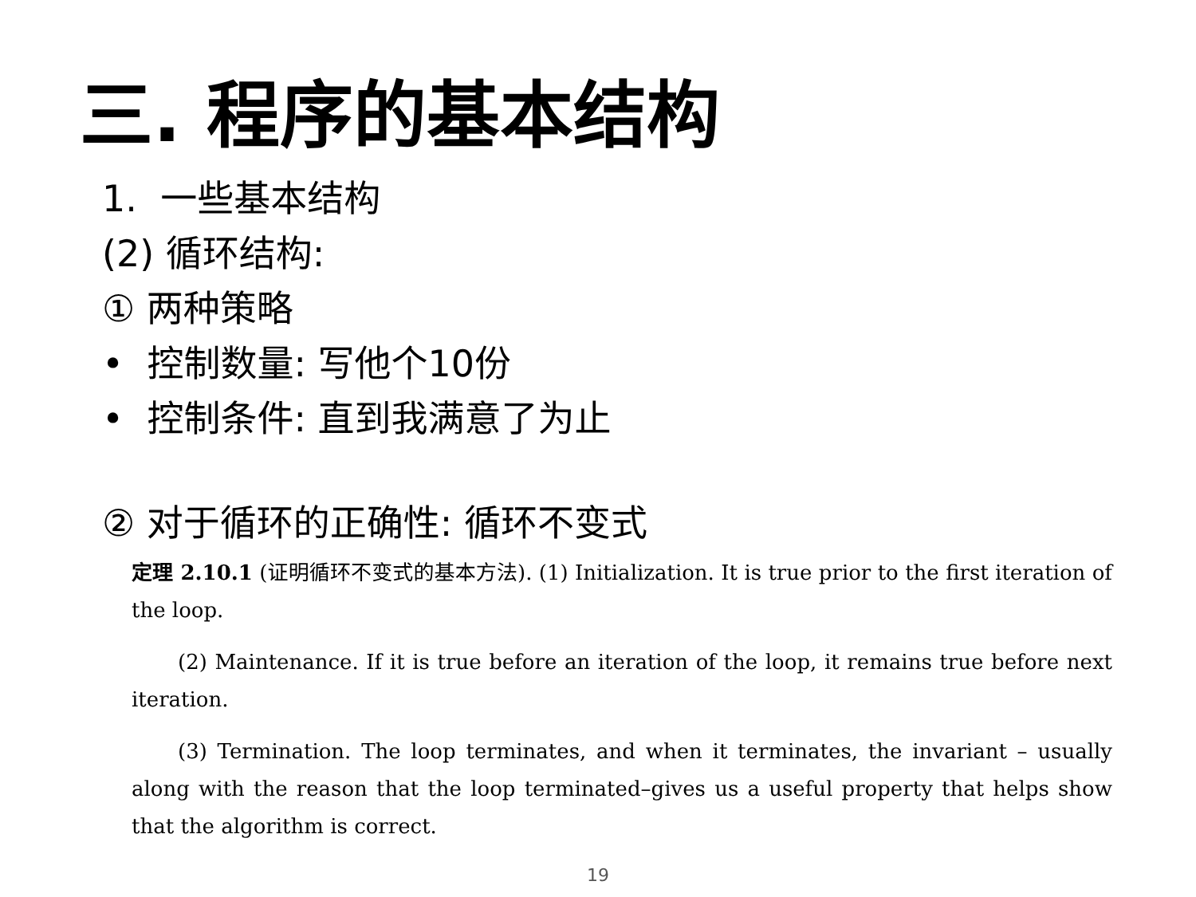三. 程序的基本结构
1. 一些基本结构
(2) 循环结构:
① 两种策略
• 控制数量: 写他个10份
• 控制条件: 直到我满意了为止
② 对于循环的正确性: 循环不变式
定理 2.10.1 (证明循环不变式的基本方法). (1) Initialization. It is true prior to the first iteration of the loop.
(2) Maintenance. If it is true before an iteration of the loop, it remains true before next iteration.
(3) Termination. The loop terminates, and when it terminates, the invariant – usually along with the reason that the loop terminated–gives us a useful property that helps show that the algorithm is correct.
19